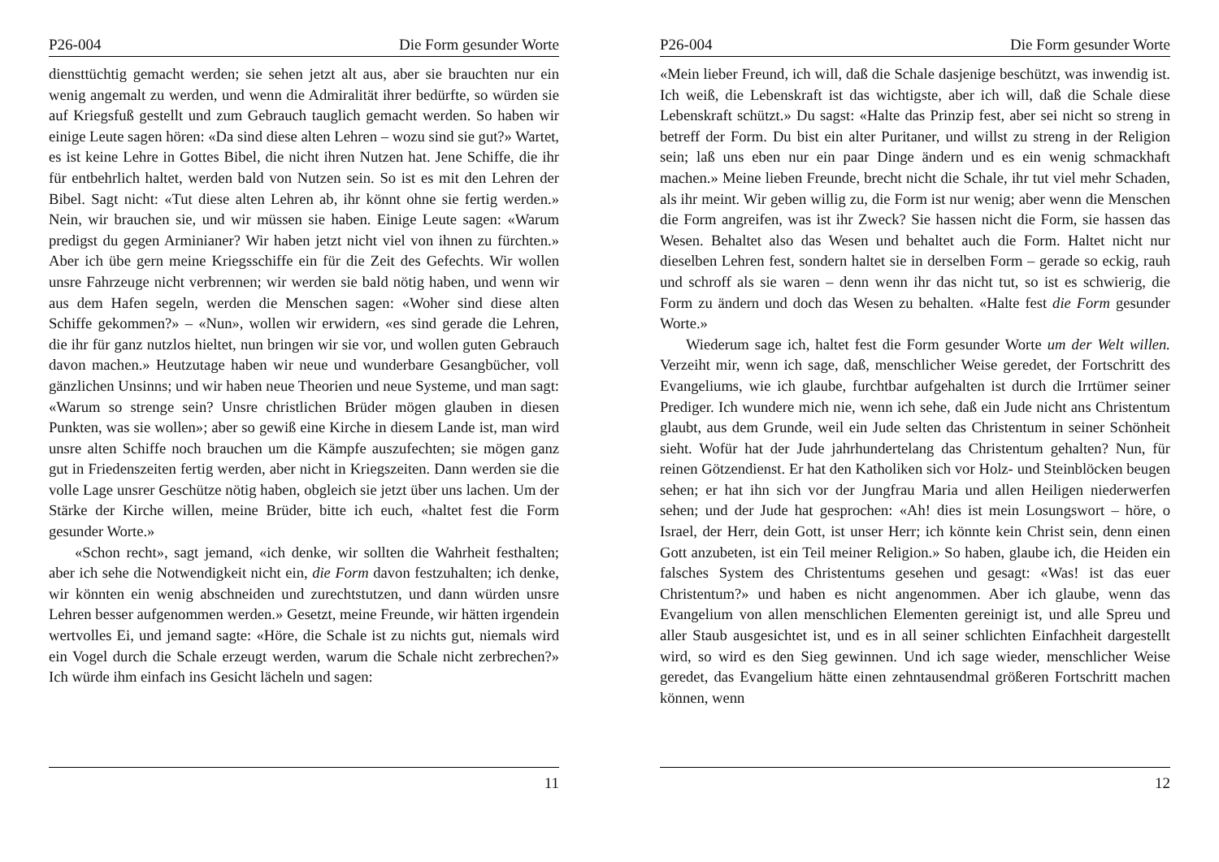P26-004 Die Form gesunder Worte
diensttüchtig gemacht werden; sie sehen jetzt alt aus, aber sie brauchten nur ein wenig angemalt zu werden, und wenn die Admiralität ihrer bedürfte, so würden sie auf Kriegsfuß gestellt und zum Gebrauch tauglich gemacht werden. So haben wir einige Leute sagen hören: «Da sind diese alten Lehren – wozu sind sie gut?» Wartet, es ist keine Lehre in Gottes Bibel, die nicht ihren Nutzen hat. Jene Schiffe, die ihr für entbehrlich haltet, werden bald von Nutzen sein. So ist es mit den Lehren der Bibel. Sagt nicht: «Tut diese alten Lehren ab, ihr könnt ohne sie fertig werden.» Nein, wir brauchen sie, und wir müssen sie haben. Einige Leute sagen: «Warum predigst du gegen Arminianer? Wir haben jetzt nicht viel von ihnen zu fürchten.» Aber ich übe gern meine Kriegsschiffe ein für die Zeit des Gefechts. Wir wollen unsre Fahrzeuge nicht verbrennen; wir werden sie bald nötig haben, und wenn wir aus dem Hafen segeln, werden die Menschen sagen: «Woher sind diese alten Schiffe gekommen?» – «Nun», wollen wir erwidern, «es sind gerade die Lehren, die ihr für ganz nutzlos hieltet, nun bringen wir sie vor, und wollen guten Gebrauch davon machen.» Heutzutage haben wir neue und wunderbare Gesangbücher, voll gänzlichen Unsinns; und wir haben neue Theorien und neue Systeme, und man sagt: «Warum so strenge sein? Unsre christlichen Brüder mögen glauben in diesen Punkten, was sie wollen»; aber so gewiß eine Kirche in diesem Lande ist, man wird unsre alten Schiffe noch brauchen um die Kämpfe auszufechten; sie mögen ganz gut in Friedenszeiten fertig werden, aber nicht in Kriegszeiten. Dann werden sie die volle Lage unsrer Geschütze nötig haben, obgleich sie jetzt über uns lachen. Um der Stärke der Kirche willen, meine Brüder, bitte ich euch, «haltet fest die Form gesunder Worte.»
«Schon recht», sagt jemand, «ich denke, wir sollten die Wahrheit festhalten; aber ich sehe die Notwendigkeit nicht ein, die Form davon festzuhalten; ich denke, wir könnten ein wenig abschneiden und zurechtstutzen, und dann würden unsre Lehren besser aufgenommen werden.» Gesetzt, meine Freunde, wir hätten irgendein wertvolles Ei, und jemand sagte: «Höre, die Schale ist zu nichts gut, niemals wird ein Vogel durch die Schale erzeugt werden, warum die Schale nicht zerbrechen?» Ich würde ihm einfach ins Gesicht lächeln und sagen:
11
P26-004 Die Form gesunder Worte
«Mein lieber Freund, ich will, daß die Schale dasjenige beschützt, was inwendig ist. Ich weiß, die Lebenskraft ist das wichtigste, aber ich will, daß die Schale diese Lebenskraft schützt.» Du sagst: «Halte das Prinzip fest, aber sei nicht so streng in betreff der Form. Du bist ein alter Puritaner, und willst zu streng in der Religion sein; laß uns eben nur ein paar Dinge ändern und es ein wenig schmackhaft machen.» Meine lieben Freunde, brecht nicht die Schale, ihr tut viel mehr Schaden, als ihr meint. Wir geben willig zu, die Form ist nur wenig; aber wenn die Menschen die Form angreifen, was ist ihr Zweck? Sie hassen nicht die Form, sie hassen das Wesen. Behaltet also das Wesen und behaltet auch die Form. Haltet nicht nur dieselben Lehren fest, sondern haltet sie in derselben Form – gerade so eckig, rauh und schroff als sie waren – denn wenn ihr das nicht tut, so ist es schwierig, die Form zu ändern und doch das Wesen zu behalten. «Halte fest die Form gesunder Worte.»
Wiederum sage ich, haltet fest die Form gesunder Worte um der Welt willen. Verzeiht mir, wenn ich sage, daß, menschlicher Weise geredet, der Fortschritt des Evangeliums, wie ich glaube, furchtbar aufgehalten ist durch die Irrtümer seiner Prediger. Ich wundere mich nie, wenn ich sehe, daß ein Jude nicht ans Christentum glaubt, aus dem Grunde, weil ein Jude selten das Christentum in seiner Schönheit sieht. Wofür hat der Jude jahrhundertelang das Christentum gehalten? Nun, für reinen Götzendienst. Er hat den Katholiken sich vor Holz- und Steinblöcken beugen sehen; er hat ihn sich vor der Jungfrau Maria und allen Heiligen niederwerfen sehen; und der Jude hat gesprochen: «Ah! dies ist mein Losungswort – höre, o Israel, der Herr, dein Gott, ist unser Herr; ich könnte kein Christ sein, denn einen Gott anzubeten, ist ein Teil meiner Religion.» So haben, glaube ich, die Heiden ein falsches System des Christentums gesehen und gesagt: «Was! ist das euer Christentum?» und haben es nicht angenommen. Aber ich glaube, wenn das Evangelium von allen menschlichen Elementen gereinigt ist, und alle Spreu und aller Staub ausgesichtet ist, und es in all seiner schlichten Einfachheit dargestellt wird, so wird es den Sieg gewinnen. Und ich sage wieder, menschlicher Weise geredet, das Evangelium hätte einen zehntausendmal größeren Fortschritt machen können, wenn
12